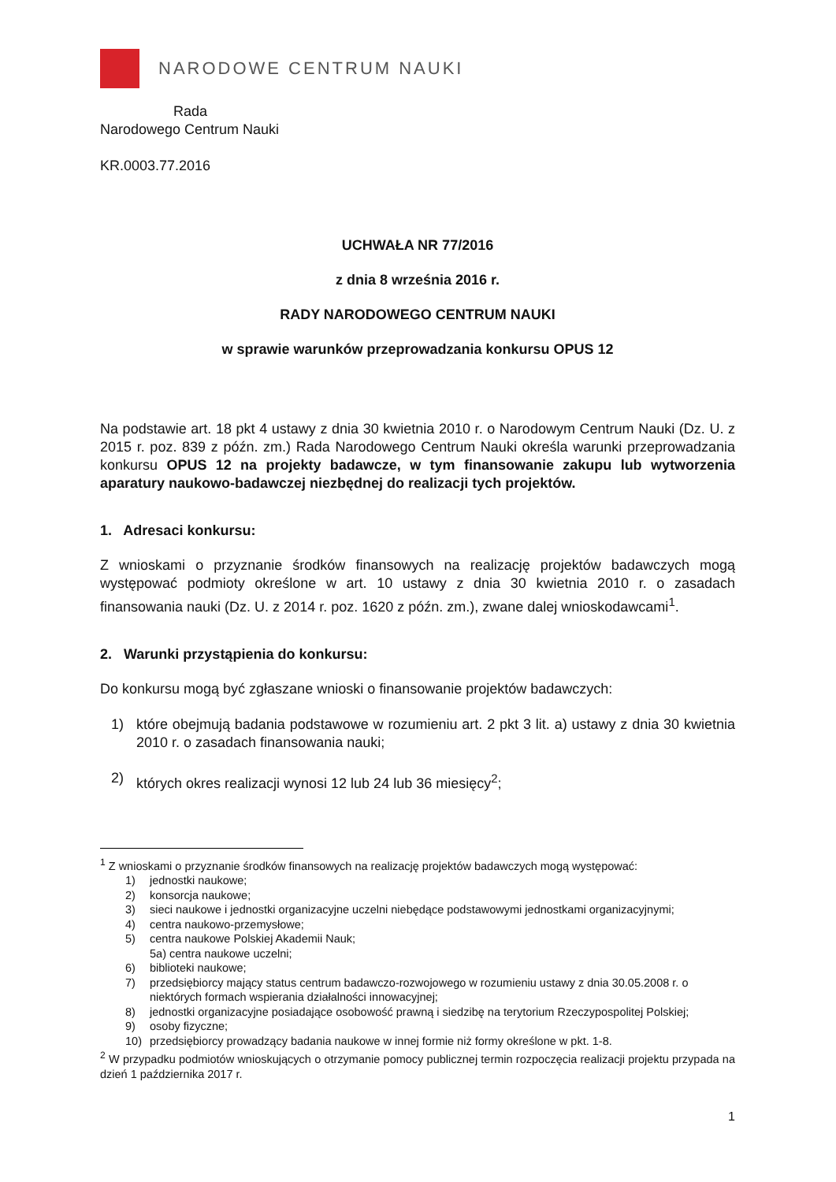NARODOWE CENTRUM NAUKI
Rada
Narodowego Centrum Nauki
KR.0003.77.2016
UCHWAŁA NR 77/2016
z dnia 8 września 2016 r.
RADY NARODOWEGO CENTRUM NAUKI
w sprawie warunków przeprowadzania konkursu OPUS 12
Na podstawie art. 18 pkt 4 ustawy z dnia 30 kwietnia 2010 r. o Narodowym Centrum Nauki (Dz. U. z 2015 r. poz. 839 z późn. zm.) Rada Narodowego Centrum Nauki określa warunki przeprowadzania konkursu OPUS 12 na projekty badawcze, w tym finansowanie zakupu lub wytworzenia aparatury naukowo-badawczej niezbędnej do realizacji tych projektów.
1. Adresaci konkursu:
Z wnioskami o przyznanie środków finansowych na realizację projektów badawczych mogą występować podmioty określone w art. 10 ustawy z dnia 30 kwietnia 2010 r. o zasadach finansowania nauki (Dz. U. z 2014 r. poz. 1620 z późn. zm.), zwane dalej wnioskodawcami<sup>1</sup>.
2. Warunki przystąpienia do konkursu:
Do konkursu mogą być zgłaszane wnioski o finansowanie projektów badawczych:
1) które obejmują badania podstawowe w rozumieniu art. 2 pkt 3 lit. a) ustawy z dnia 30 kwietnia 2010 r. o zasadach finansowania nauki;
2) których okres realizacji wynosi 12 lub 24 lub 36 miesięcy<sup>2</sup>;
<sup>1</sup> Z wnioskami o przyznanie środków finansowych na realizację projektów badawczych mogą występować:
1) jednostki naukowe;
2) konsorcja naukowe;
3) sieci naukowe i jednostki organizacyjne uczelni niebędące podstawowymi jednostkami organizacyjnymi;
4) centra naukowo-przemysłowe;
5) centra naukowe Polskiej Akademii Nauk;
5a) centra naukowe uczelni;
6) biblioteki naukowe;
7) przedsiębiorcy mający status centrum badawczo-rozwojowego w rozumieniu ustawy z dnia 30.05.2008 r. o niektórych formach wspierania działalności innowacyjnej;
8) jednostki organizacyjne posiadające osobowość prawną i siedzibę na terytorium Rzeczypospolitej Polskiej;
9) osoby fizyczne;
10) przedsiębiorcy prowadzący badania naukowe w innej formie niż formy określone w pkt. 1-8.
<sup>2</sup> W przypadku podmiotów wnioskujących o otrzymanie pomocy publicznej termin rozpoczęcia realizacji projektu przypada na dzień 1 października 2017 r.
1